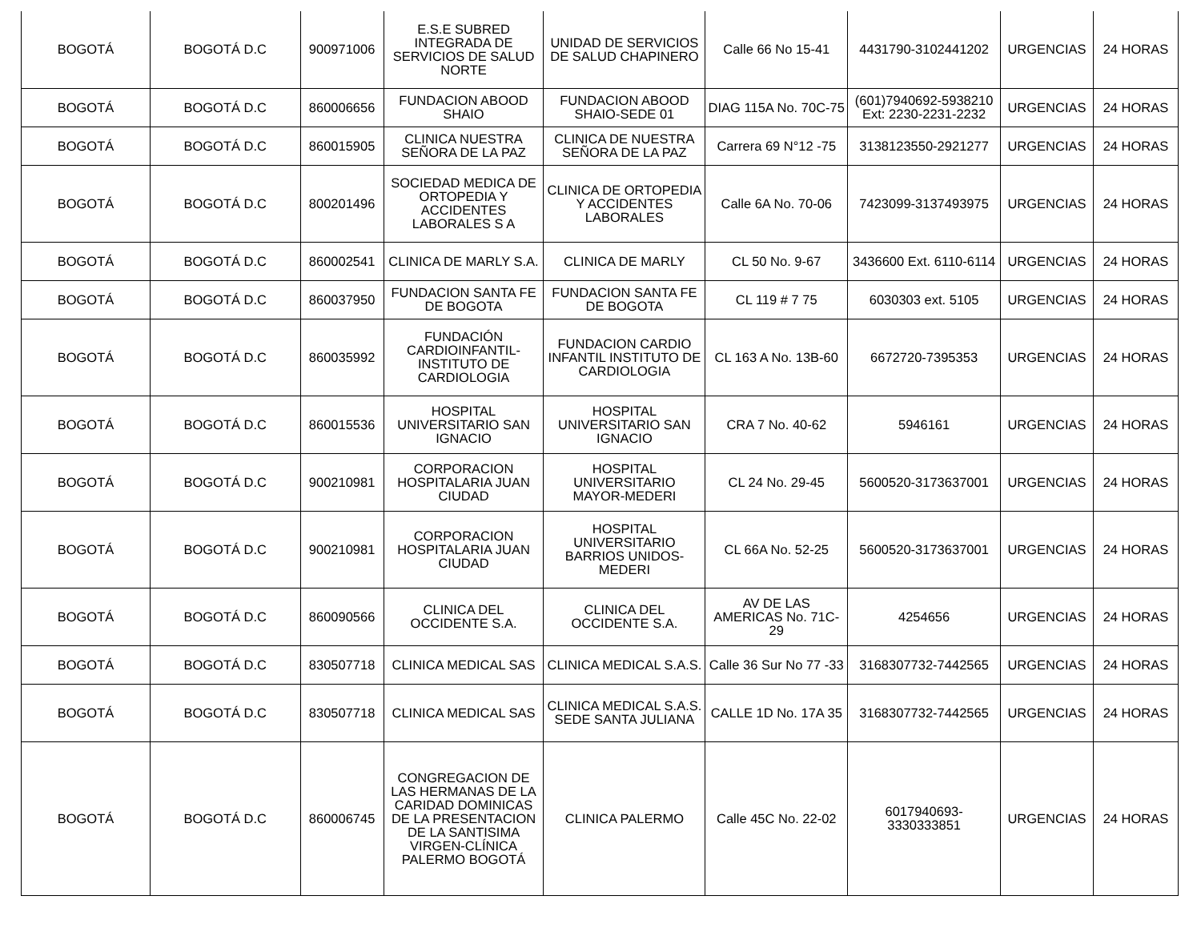| BOGOTÁ | BOGOTÁ D.C | 900971006 | E.S.E SUBRED INTEGRADA DE SERVICIOS DE SALUD NORTE | UNIDAD DE SERVICIOS DE SALUD CHAPINERO | Calle 66 No 15-41 | 4431790-3102441202 | URGENCIAS | 24 HORAS |
| BOGOTÁ | BOGOTÁ D.C | 860006656 | FUNDACION ABOOD SHAIO | FUNDACION ABOOD SHAIO-SEDE 01 | DIAG 115A No. 70C-75 | (601)7940692-5938210 Ext: 2230-2231-2232 | URGENCIAS | 24 HORAS |
| BOGOTÁ | BOGOTÁ D.C | 860015905 | CLINICA NUESTRA SEÑORA DE LA PAZ | CLINICA DE NUESTRA SEÑORA DE LA PAZ | Carrera 69 N°12 -75 | 3138123550-2921277 | URGENCIAS | 24 HORAS |
| BOGOTÁ | BOGOTÁ D.C | 800201496 | SOCIEDAD MEDICA DE ORTOPEDIA Y ACCIDENTES LABORALES S A | CLINICA DE ORTOPEDIA Y ACCIDENTES LABORALES | Calle 6A No. 70-06 | 7423099-3137493975 | URGENCIAS | 24 HORAS |
| BOGOTÁ | BOGOTÁ D.C | 860002541 | CLINICA DE MARLY S.A. | CLINICA DE MARLY | CL 50 No. 9-67 | 3436600 Ext. 6110-6114 | URGENCIAS | 24 HORAS |
| BOGOTÁ | BOGOTÁ D.C | 860037950 | FUNDACION SANTA FE DE BOGOTA | FUNDACION SANTA FE DE BOGOTA | CL 119 # 7 75 | 6030303 ext. 5105 | URGENCIAS | 24 HORAS |
| BOGOTÁ | BOGOTÁ D.C | 860035992 | FUNDACIÓN CARDIOINFANTIL-INSTITUTO DE CARDIOLOGIA | FUNDACION CARDIO INFANTIL INSTITUTO DE CARDIOLOGIA | CL 163 A No. 13B-60 | 6672720-7395353 | URGENCIAS | 24 HORAS |
| BOGOTÁ | BOGOTÁ D.C | 860015536 | HOSPITAL UNIVERSITARIO SAN IGNACIO | HOSPITAL UNIVERSITARIO SAN IGNACIO | CRA 7 No. 40-62 | 5946161 | URGENCIAS | 24 HORAS |
| BOGOTÁ | BOGOTÁ D.C | 900210981 | CORPORACION HOSPITALARIA JUAN CIUDAD | HOSPITAL UNIVERSITARIO MAYOR-MEDERI | CL 24 No. 29-45 | 5600520-3173637001 | URGENCIAS | 24 HORAS |
| BOGOTÁ | BOGOTÁ D.C | 900210981 | CORPORACION HOSPITALARIA JUAN CIUDAD | HOSPITAL UNIVERSITARIO BARRIOS UNIDOS-MEDERI | CL 66A No. 52-25 | 5600520-3173637001 | URGENCIAS | 24 HORAS |
| BOGOTÁ | BOGOTÁ D.C | 860090566 | CLINICA DEL OCCIDENTE S.A. | CLINICA DEL OCCIDENTE S.A. | AV DE LAS AMERICAS No. 71C-29 | 4254656 | URGENCIAS | 24 HORAS |
| BOGOTÁ | BOGOTÁ D.C | 830507718 | CLINICA MEDICAL SAS | CLINICA MEDICAL S.A.S. | Calle 36 Sur No 77 -33 | 3168307732-7442565 | URGENCIAS | 24 HORAS |
| BOGOTÁ | BOGOTÁ D.C | 830507718 | CLINICA MEDICAL SAS | CLINICA MEDICAL S.A.S. SEDE SANTA JULIANA | CALLE 1D No. 17A 35 | 3168307732-7442565 | URGENCIAS | 24 HORAS |
| BOGOTÁ | BOGOTÁ D.C | 860006745 | CONGREGACION DE LAS HERMANAS DE LA CARIDAD DOMINICAS DE LA PRESENTACION DE LA SANTISIMA VIRGEN-CLÍNICA PALERMO BOGOTÁ | CLINICA PALERMO | Calle 45C No. 22-02 | 6017940693-3330333851 | URGENCIAS | 24 HORAS |